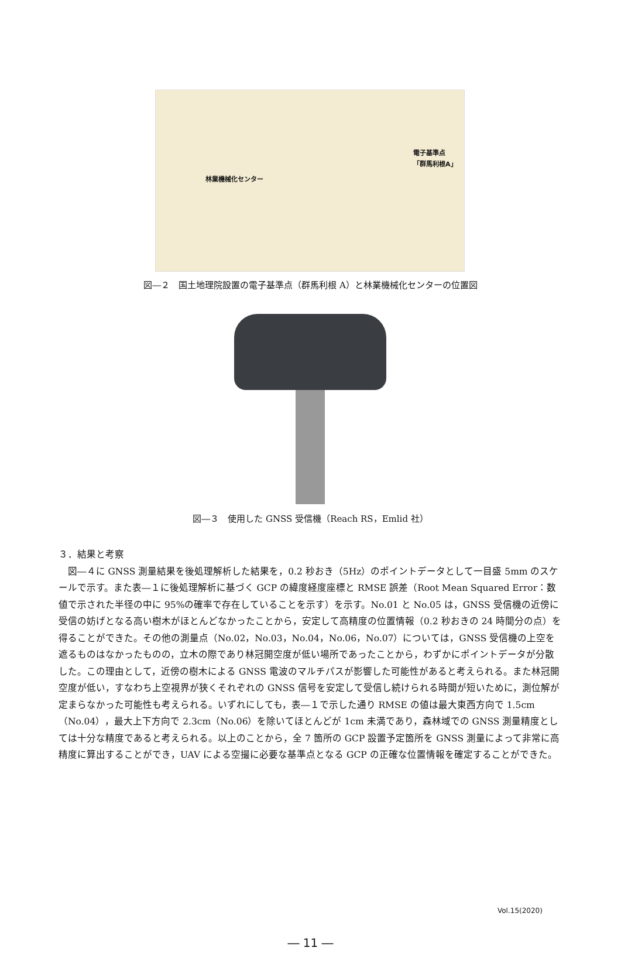電子基準点
「群馬利根A」
林業機械化センター
図―２　国土地理院設置の電子基準点（群馬利根 A）と林業機械化センターの位置図
図―３　使用した GNSS 受信機（Reach RS，Emlid 社）
３．結果と考察
　図―４に GNSS 測量結果を後処理解析した結果を，0.2 秒おき（5Hz）のポイントデータとして一目盛 5mm のスケールで示す。また表―１に後処理解析に基づく GCP の緯度経度座標と RMSE 誤差（Root Mean Squared Error：数値で示された半径の中に 95%の確率で存在していることを示す）を示す。No.01 と No.05 は，GNSS 受信機の近傍に受信の妨げとなる高い樹木がほとんどなかったことから，安定して高精度の位置情報（0.2 秒おきの 24 時間分の点）を得ることができた。その他の測量点（No.02，No.03，No.04，No.06，No.07）については，GNSS 受信機の上空を遮るものはなかったものの，立木の際であり林冠開空度が低い場所であったことから，わずかにポイントデータが分散した。この理由として，近傍の樹木による GNSS 電波のマルチパスが影響した可能性があると考えられる。また林冠開空度が低い，すなわち上空視界が狭くそれぞれの GNSS 信号を安定して受信し続けられる時間が短いために，測位解が定まらなかった可能性も考えられる。いずれにしても，表―１で示した通り RMSE の値は最大東西方向で 1.5cm（No.04），最大上下方向で 2.3cm（No.06）を除いてほとんどが 1cm 未満であり，森林域での GNSS 測量精度としては十分な精度であると考えられる。以上のことから，全 7 箇所の GCP 設置予定箇所を GNSS 測量によって非常に高精度に算出することができ，UAV による空撮に必要な基準点となる GCP の正確な位置情報を確定することができた。
Vol.15(2020)
― 11 ―